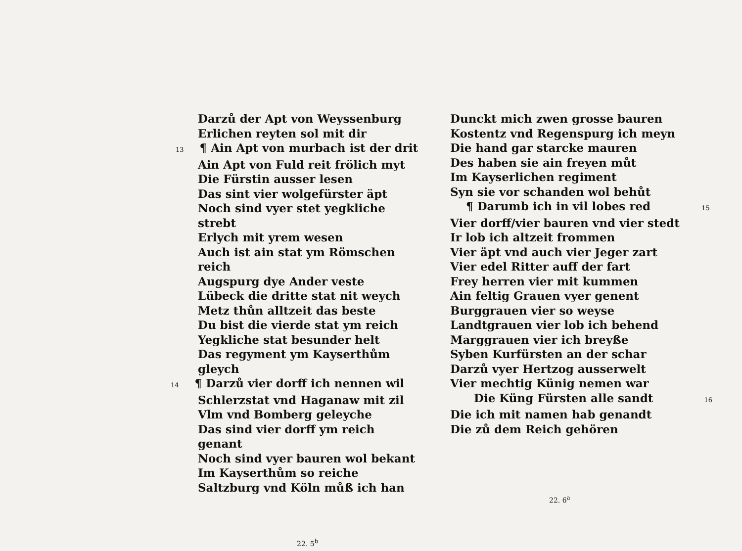Darzů der Apt von Weyssenburg
Erlichen reyten sol mit dir
13 ¶ Ain Apt von murbach ist der drit
Ain Apt von Fuld reit frölich myt
Die Fürstin ausser lesen
Das sint vier wolgefürster äpt
Noch sind vyer stet yegkliche strebt
Erlych mit yrem wesen
Auch ist ain stat ym Römschen reich
Augspurg dye Ander veste
Lübeck die dritte stat nit weych
Metz thůn alltzeit das beste
Du bist die vierde stat ym reich
Yegkliche stat besunder helt
Das regyment ym Kayserthům gleych
14 ¶ Darzů vier dorff ich nennen wil
Schlerzstat vnd Haganaw mit zil
Vlm vnd Bomberg geleyche
Das sind vier dorff ym reich genant
Noch sind vyer bauren wol bekant
Im Kayserthům so reiche
Saltzburg vnd Köln můß ich han
22. 5<sup>b</sup>
Dunckt mich zwen grosse bauren
Kostentz vnd Regenspurg ich meyn
Die hand gar starcke mauren
Des haben sie ain freyen můt
Im Kayserlichen regiment
Syn sie vor schanden wol behůt
¶ Darumb ich in vil lobes red 15
Vier dorff/vier bauren vnd vier stedt
Ir lob ich altzeit frommen
Vier äpt vnd auch vier Jeger zart
Vier edel Ritter auff der fart
Frey herren vier mit kummen
Ain feltig Grauen vyer genent
Burggrauen vier so weyse
Landtgrauen vier lob ich behend
Marggrauen vier ich breyße
Syben Kurfürsten an der schar
Darzů vyer Hertzog ausserwelt
Vier mechtig Künig nemen war
Die Küng Fürsten alle sandt 16
Die ich mit namen hab genandt
Die zů dem Reich gehören
22. 6<sup>a</sup>